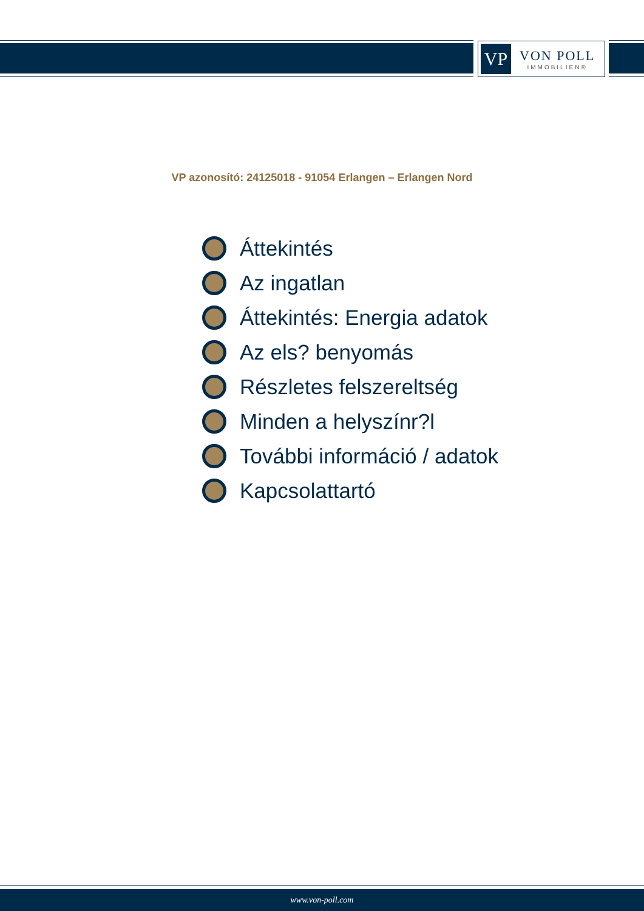VP
VON POLL
IMMOBILIEN®
VP azonosító: 24125018 - 91054 Erlangen – Erlangen Nord
Áttekintés
Az ingatlan
Áttekintés: Energia adatok
Az els? benyomás
Részletes felszereltség
Minden a helyszínr?l
További információ / adatok
Kapcsolattartó
www.von-poll.com